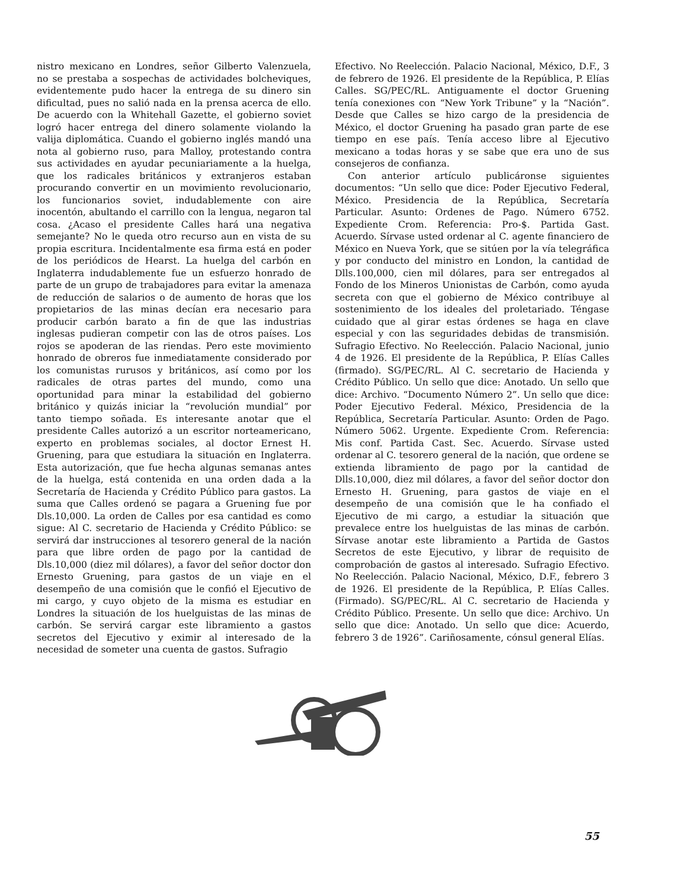nistro mexicano en Londres, señor Gilberto Valenzuela, no se prestaba a sospechas de actividades bolcheviques, evidentemente pudo hacer la entrega de su dinero sin dificultad, pues no salió nada en la prensa acerca de ello. De acuerdo con la Whitehall Gazette, el gobierno soviet logró hacer entrega del dinero solamente violando la valija diplomática. Cuando el gobierno inglés mandó una nota al gobierno ruso, para Malloy, protestando contra sus actividades en ayudar pecuniariamente a la huelga, que los radicales británicos y extranjeros estaban procurando convertir en un movimiento revolucionario, los funcionarios soviet, indudablemente con aire inocentón, abultando el carrillo con la lengua, negaron tal cosa. ¿Acaso el presidente Calles hará una negativa semejante? No le queda otro recurso aun en vista de su propia escritura. Incidentalmente esa firma está en poder de los periódicos de Hearst. La huelga del carbón en Inglaterra indudablemente fue un esfuerzo honrado de parte de un grupo de trabajadores para evitar la amenaza de reducción de salarios o de aumento de horas que los propietarios de las minas decían era necesario para producir carbón barato a fin de que las industrias inglesas pudieran competir con las de otros países. Los rojos se apoderan de las riendas. Pero este movimiento honrado de obreros fue inmediatamente considerado por los comunistas rurusos y británicos, así como por los radicales de otras partes del mundo, como una oportunidad para minar la estabilidad del gobierno británico y quizás iniciar la “revolución mundial” por tanto tiempo soñada. Es interesante anotar que el presidente Calles autorizó a un escritor norteamericano, experto en problemas sociales, al doctor Ernest H. Gruening, para que estudiara la situación en Inglaterra. Esta autorización, que fue hecha algunas semanas antes de la huelga, está contenida en una orden dada a la Secretaría de Hacienda y Crédito Público para gastos. La suma que Calles ordenó se pagara a Gruening fue por Dls.10,000. La orden de Calles por esa cantidad es como sigue: Al C. secretario de Hacienda y Crédito Público: se servirá dar instrucciones al tesorero general de la nación para que libre orden de pago por la cantidad de Dls.10,000 (diez mil dólares), a favor del señor doctor don Ernesto Gruening, para gastos de un viaje en el desempeño de una comisión que le confió el Ejecutivo de mi cargo, y cuyo objeto de la misma es estudiar en Londres la situación de los huelguistas de las minas de carbón. Se servirá cargar este libramiento a gastos secretos del Ejecutivo y eximir al interesado de la necesidad de someter una cuenta de gastos. Sufragio
Efectivo. No Reelección. Palacio Nacional, México, D.F., 3 de febrero de 1926. El presidente de la República, P. Elías Calles. SG/PEC/RL. Antiguamente el doctor Gruening tenía conexiones con “New York Tribune” y la “Nación”. Desde que Calles se hizo cargo de la presidencia de México, el doctor Gruening ha pasado gran parte de ese tiempo en ese país. Tenía acceso libre al Ejecutivo mexicano a todas horas y se sabe que era uno de sus consejeros de confianza.
Con anterior artículo publicáronse siguientes documentos: “Un sello que dice: Poder Ejecutivo Federal, México. Presidencia de la República, Secretaría Particular. Asunto: Ordenes de Pago. Número 6752. Expediente Crom. Referencia: Pro-$. Partida Gast. Acuerdo. Sírvase usted ordenar al C. agente financiero de México en Nueva York, que se sitúen por la vía telegráfica y por conducto del ministro en London, la cantidad de Dlls.100,000, cien mil dólares, para ser entregados al Fondo de los Mineros Unionistas de Carbón, como ayuda secreta con que el gobierno de México contribuye al sostenimiento de los ideales del proletariado. Téngase cuidado que al girar estas órdenes se haga en clave especial y con las seguridades debidas de transmisión. Sufragio Efectivo. No Reelección. Palacio Nacional, junio 4 de 1926. El presidente de la República, P. Elías Calles (firmado). SG/PEC/RL. Al C. secretario de Hacienda y Crédito Público. Un sello que dice: Anotado. Un sello que dice: Archivo. “Documento Número 2”. Un sello que dice: Poder Ejecutivo Federal. México, Presidencia de la República, Secretaría Particular. Asunto: Orden de Pago. Número 5062. Urgente. Expediente Crom. Referencia: Mis conf. Partida Cast. Sec. Acuerdo. Sírvase usted ordenar al C. tesorero general de la nación, que ordene se extienda libramiento de pago por la cantidad de Dlls.10,000, diez mil dólares, a favor del señor doctor don Ernesto H. Gruening, para gastos de viaje en el desempeño de una comisión que le ha confiado el Ejecutivo de mi cargo, a estudiar la situación que prevalece entre los huelguistas de las minas de carbón. Sírvase anotar este libramiento a Partida de Gastos Secretos de este Ejecutivo, y librar de requisito de comprobación de gastos al interesado. Sufragio Efectivo. No Reelección. Palacio Nacional, México, D.F., febrero 3 de 1926. El presidente de la República, P. Elías Calles. (Firmado). SG/PEC/RL. Al C. secretario de Hacienda y Crédito Público. Presente. Un sello que dice: Archivo. Un sello que dice: Anotado. Un sello que dice: Acuerdo, febrero 3 de 1926”. Cariñosamente, cónsul general Elías.
55